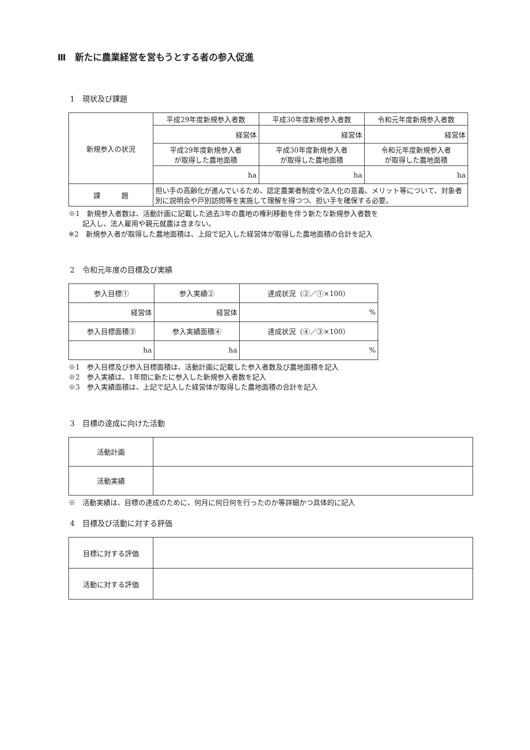Ⅲ　新たに農業経営を営もうとする者の参入促進
1　現状及び課題
| 新規参入の状況 | 平成29年度新規参入者数 | 平成30年度新規参入者数 | 令和元年度新規参入者数 |
| | 経営体 | 経営体 | 経営体 |
| | 平成29年度新規参入者 が取得した農地面積 | 平成30年度新規参入者 が取得した農地面積 | 令和元年度新規参入者 が取得した農地面積 |
| | ha | ha | ha |
| 課 題 | 担い手の高齢化が進んでいるため、認定農業者制度や法人化の意義、メリット等について、対象者別に説明会や戸別訪問等を実施して理解を得つつ、担い手を確保する必要。 | | |
※1　新規参入者数は、活動計画に記載した過去3年の農地の権利移動を伴う新たな新規参入者数を
　　記入し、法人雇用や親元就農は含まない。
※2　新規参入者が取得した農地面積は、上段で記入した経営体が取得した農地面積の合計を記入
2　令和元年度の目標及び実績
| 参入目標① | 参入実績② | 達成状況（②／①×100） |
| 経営体 | 経営体 | % |
| 参入目標面積③ | 参入実績面積④ | 達成状況（④／③×100） |
| ha | ha | % |
※1　参入目標及び参入目標面積は、活動計画に記載した参入者数及び農地面積を記入
※2　参入実績は、1年間に新たに参入した新規参入者数を記入
※3　参入実績面積は、上記で記入した経営体が取得した農地面積の合計を記入
3　目標の達成に向けた活動
| 活動計画 | |
| 活動実績 | |
※　活動実績は、目標の達成のために、何月に何日何を行ったのか等詳細かつ具体的に記入
4　目標及び活動に対する評価
| 目標に対する評価 | |
| 活動に対する評価 | |